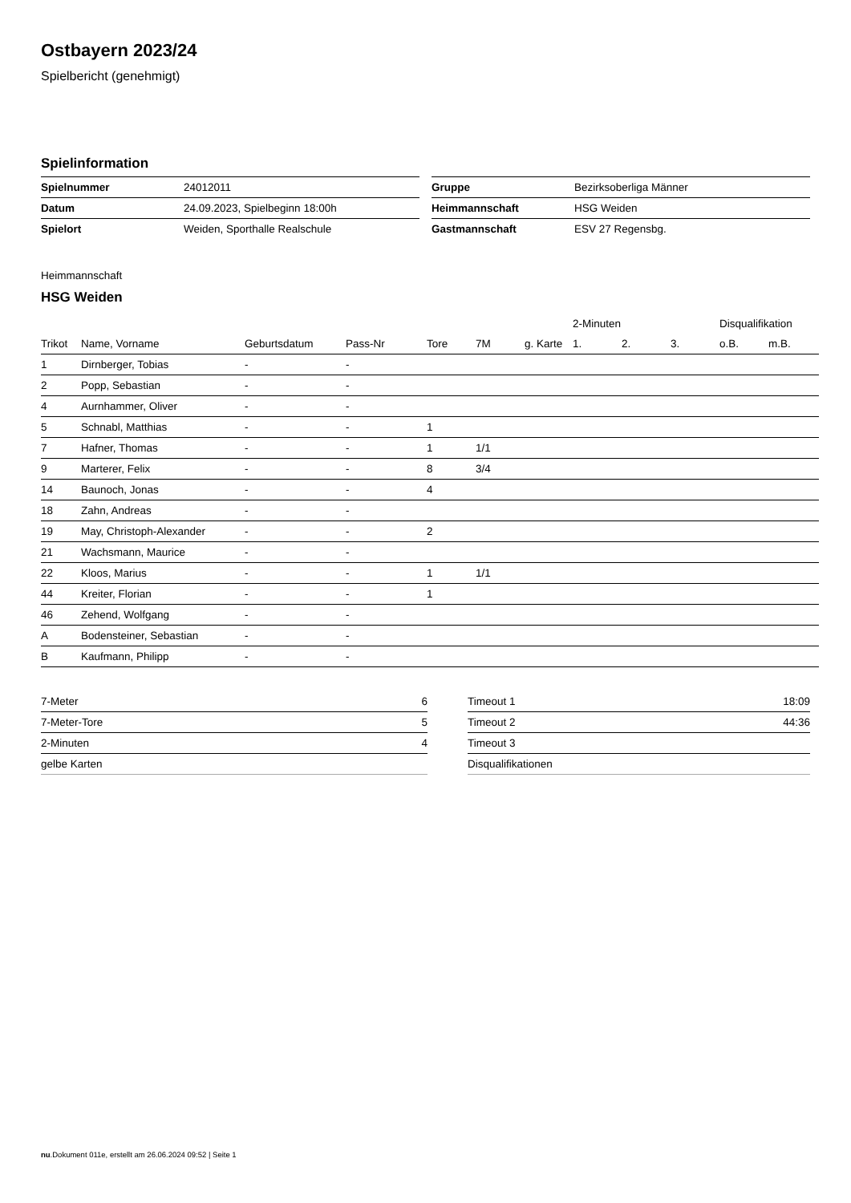Ostbayern 2023/24
Spielbericht (genehmigt)
Spielinformation
| Spielnummer | 24012011 |
| Datum | 24.09.2023, Spielbeginn 18:00h |
| Spielort | Weiden, Sporthalle Realschule |
| Gruppe | Bezirksoberliga Männer |
| Heimmannschaft | HSG Weiden |
| Gastmannschaft | ESV 27 Regensbg. |
Heimmannschaft
HSG Weiden
| | | | | | | | 2-Minuten | | | Disqualifikation | |
| --- | --- | --- | --- | --- | --- | --- | --- | --- | --- | --- | --- |
| Trikot | Name, Vorname | Geburtsdatum | Pass-Nr | Tore | 7M | g. Karte | 1. | 2. | 3. | o.B. | m.B. |
| 1 | Dirnberger, Tobias | - | - | | | | | | | | |
| 2 | Popp, Sebastian | - | - | | | | | | | | |
| 4 | Aurnhammer, Oliver | - | - | | | | | | | | |
| 5 | Schnabl, Matthias | - | - | 1 | | | | | | | |
| 7 | Hafner, Thomas | - | - | 1 | 1/1 | | | | | | |
| 9 | Marterer, Felix | - | - | 8 | 3/4 | | | | | | |
| 14 | Baunoch, Jonas | - | - | 4 | | | | | | | |
| 18 | Zahn, Andreas | - | - | | | | | | | | |
| 19 | May, Christoph-Alexander | - | - | 2 | | | | | | | |
| 21 | Wachsmann, Maurice | - | - | | | | | | | | |
| 22 | Kloos, Marius | - | - | 1 | 1/1 | | | | | | |
| 44 | Kreiter, Florian | - | - | 1 | | | | | | | |
| 46 | Zehend, Wolfgang | - | - | | | | | | | | |
| A | Bodensteiner, Sebastian | - | - | | | | | | | | |
| B | Kaufmann, Philipp | - | - | | | | | | | | |
| 7-Meter | 6 |
| 7-Meter-Tore | 5 |
| 2-Minuten | 4 |
| gelbe Karten | |
| Timeout 1 | 18:09 |
| Timeout 2 | 44:36 |
| Timeout 3 | |
| Disqualifikationen | |
nu.Dokument 011e, erstellt am 26.06.2024 09:52 | Seite 1